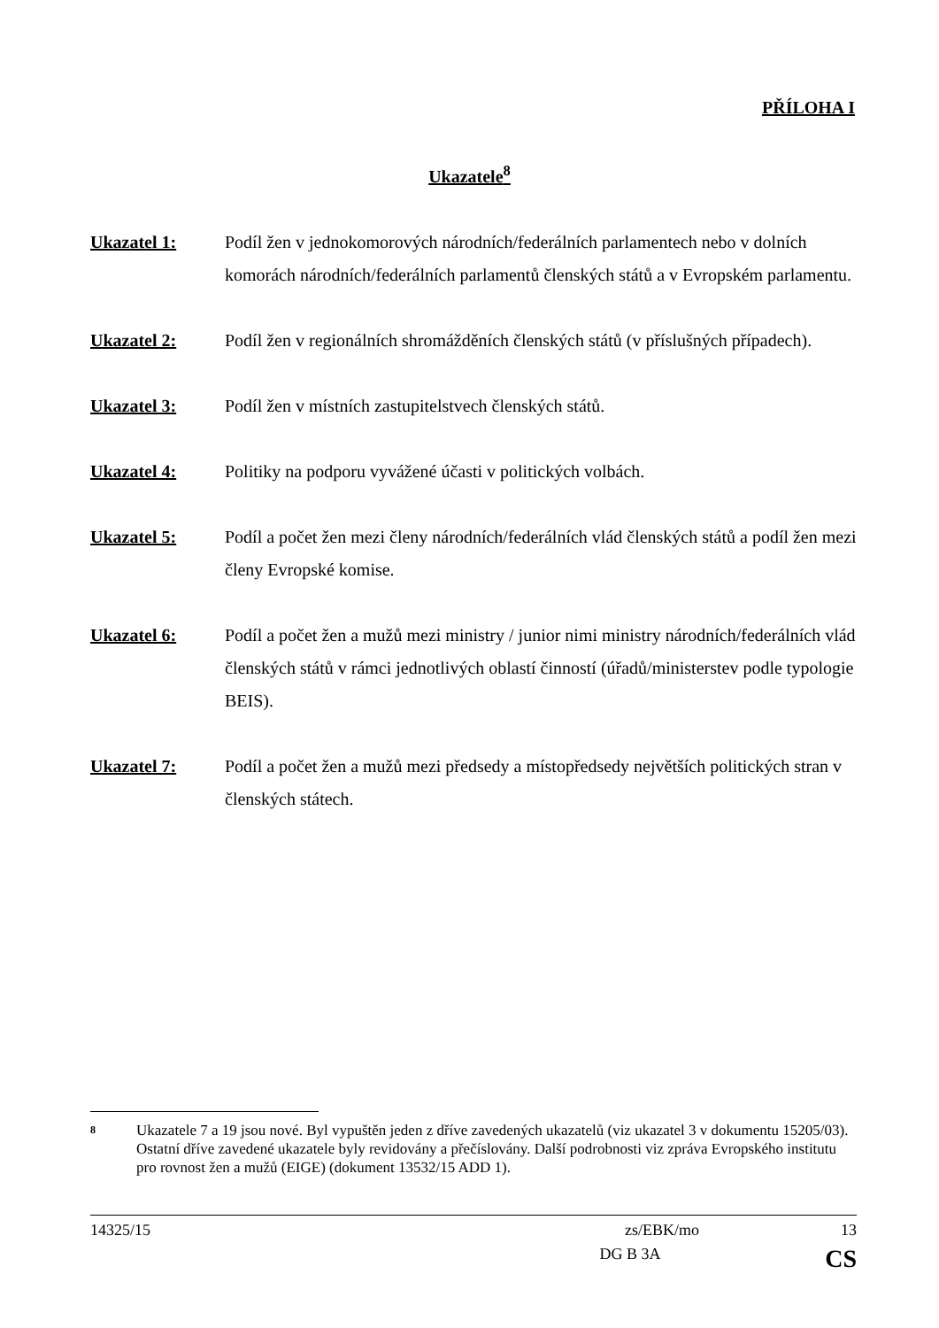PŘÍLOHA I
Ukazatele<sup>8</sup>
Ukazatel 1: Podíl žen v jednokomorových národních/federálních parlamentech nebo v dolních komorách národních/federálních parlamentů členských států a v Evropském parlamentu.
Ukazatel 2: Podíl žen v regionálních shromážděních členských států (v příslušných případech).
Ukazatel 3: Podíl žen v místních zastupitelstvech členských států.
Ukazatel 4: Politiky na podporu vyvážené účasti v politických volbách.
Ukazatel 5: Podíl a počet žen mezi členy národních/federálních vlád členských států a podíl žen mezi členy Evropské komise.
Ukazatel 6: Podíl a počet žen a mužů mezi ministry / junior nimi ministry národních/federálních vlád členských států v rámci jednotlivých oblastí činností (úřadů/ministerstev podle typologie BEIS).
Ukazatel 7: Podíl a počet žen a mužů mezi předsedy a místopředsedy největších politických stran v členských státech.
8
Ukazatele 7 a 19 jsou nové. Byl vypuštěn jeden z dříve zavedených ukazatelů (viz ukazatel 3 v dokumentu 15205/03). Ostatní dříve zavedené ukazatele byly revidovány a přečíslovány. Další podrobnosti viz zpráva Evropského institutu pro rovnost žen a mužů (EIGE) (dokument 13532/15 ADD 1).
14325/15 zs/EBK/mo 13
DG B 3A CS